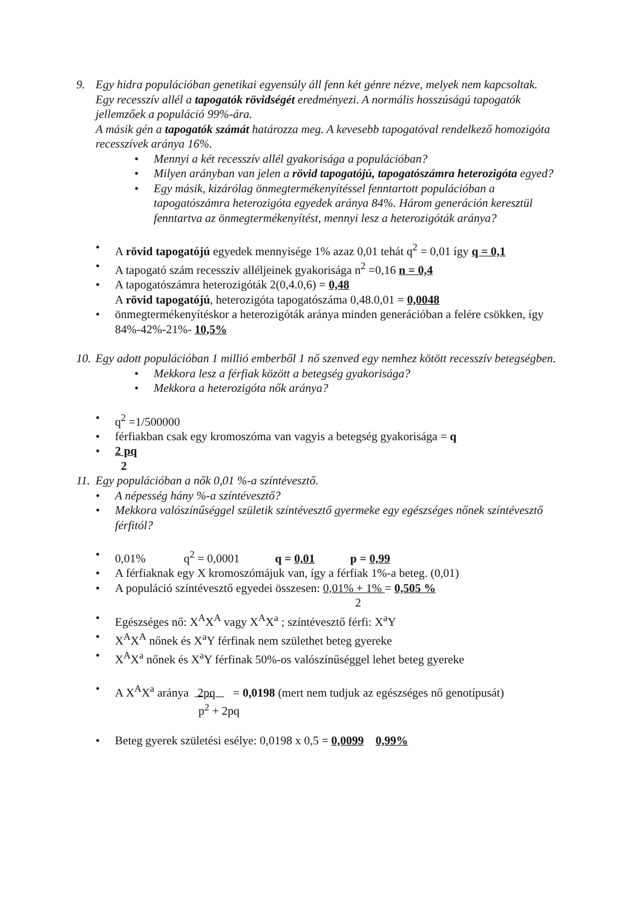9. Egy hidra populációban genetikai egyensúly áll fenn két génre nézve, melyek nem kapcsoltak.
Egy recesszív allél a tapogatók rövidségét eredményezi. A normális hosszúságú tapogatók jellemzőek a populáció 99%-ára.
A másik gén a tapogatók számát határozza meg. A kevesebb tapogatóval rendelkező homozigóta recesszívek aránya 16%.
• Mennyi a két recesszív allél gyakorisága a populációban?
• Milyen arányban van jelen a rövid tapogatójú, tapogatószámra heterozigóta egyed?
• Egy másik, kizárólag önmegtermékenyítéssel fenntartott populációban a tapogatószámra heterozigóta egyedek aránya 84%. Három generáción keresztül fenntartva az önmegtermékenyítést, mennyi lesz a heterozigóták aránya?
• A rövid tapogatójú egyedek mennyisége 1% azaz 0,01 tehát q<sup>2</sup> = 0,01 így q = 0,1
• A tapogató szám recesszív alléljeinek gyakorisága n<sup>2</sup> =0,16 n = 0,4
• A tapogatószámra heterozigóták 2(0,4.0,6) = 0,48
A rövid tapogatójú, heterozigóta tapogatószáma 0,48.0,01 = 0,0048
• önmegtermékenyítéskor a heterozigóták aránya minden generációban a felére csökken, így 84%-42%-21%- 10,5%
10.
Egy adott populációban 1 millió emberből 1 nő szenved egy nemhez kötött recesszív betegségben.
• Mekkora lesz a férfiak között a betegség gyakorisága?
• Mekkora a heterozigóta nők aránya?
• q<sup>2</sup> =1/500000
• férfiakban csak egy kromoszóma van vagyis a betegség gyakorisága = q
• 2 pq
2
11.
Egy populációban a nők 0,01 %-a színtévesztő.
• A népesség hány %-a színtévesztő?
• Mekkora valószínűséggel születik színtévesztő gyermeke egy egészséges nőnek színtévesztő férfitól?
• 0,01% q<sup>2</sup> = 0,0001 q = 0,01 p = 0,99
• A férfiaknak egy X kromoszómájuk van, így a férfiak 1%-a beteg. (0,01)
• A populáció színtévesztő egyedei összesen: 0,01% + 1% = 0,505 %
2
• Egészséges nő: X<sup>A</sup>X<sup>A</sup> vagy X<sup>A</sup>X<sup>a</sup> ; színtévesztő férfi: X<sup>a</sup>Y
• X<sup>A</sup>X<sup>A</sup> nőnek és X<sup>a</sup>Y férfinak nem születhet beteg gyereke
• X<sup>A</sup>X<sup>a</sup> nőnek és X<sup>a</sup>Y férfinak 50%-os valószínűséggel lehet beteg gyereke
• A X<sup>A</sup>X<sup>a</sup> aránya 2pq = 0,0198 (mert nem tudjuk az egészséges nő genotípusát)
p<sup>2</sup> + 2pq
• Beteg gyerek születési esélye: 0,0198 x 0,5 = 0,0099 0,99%